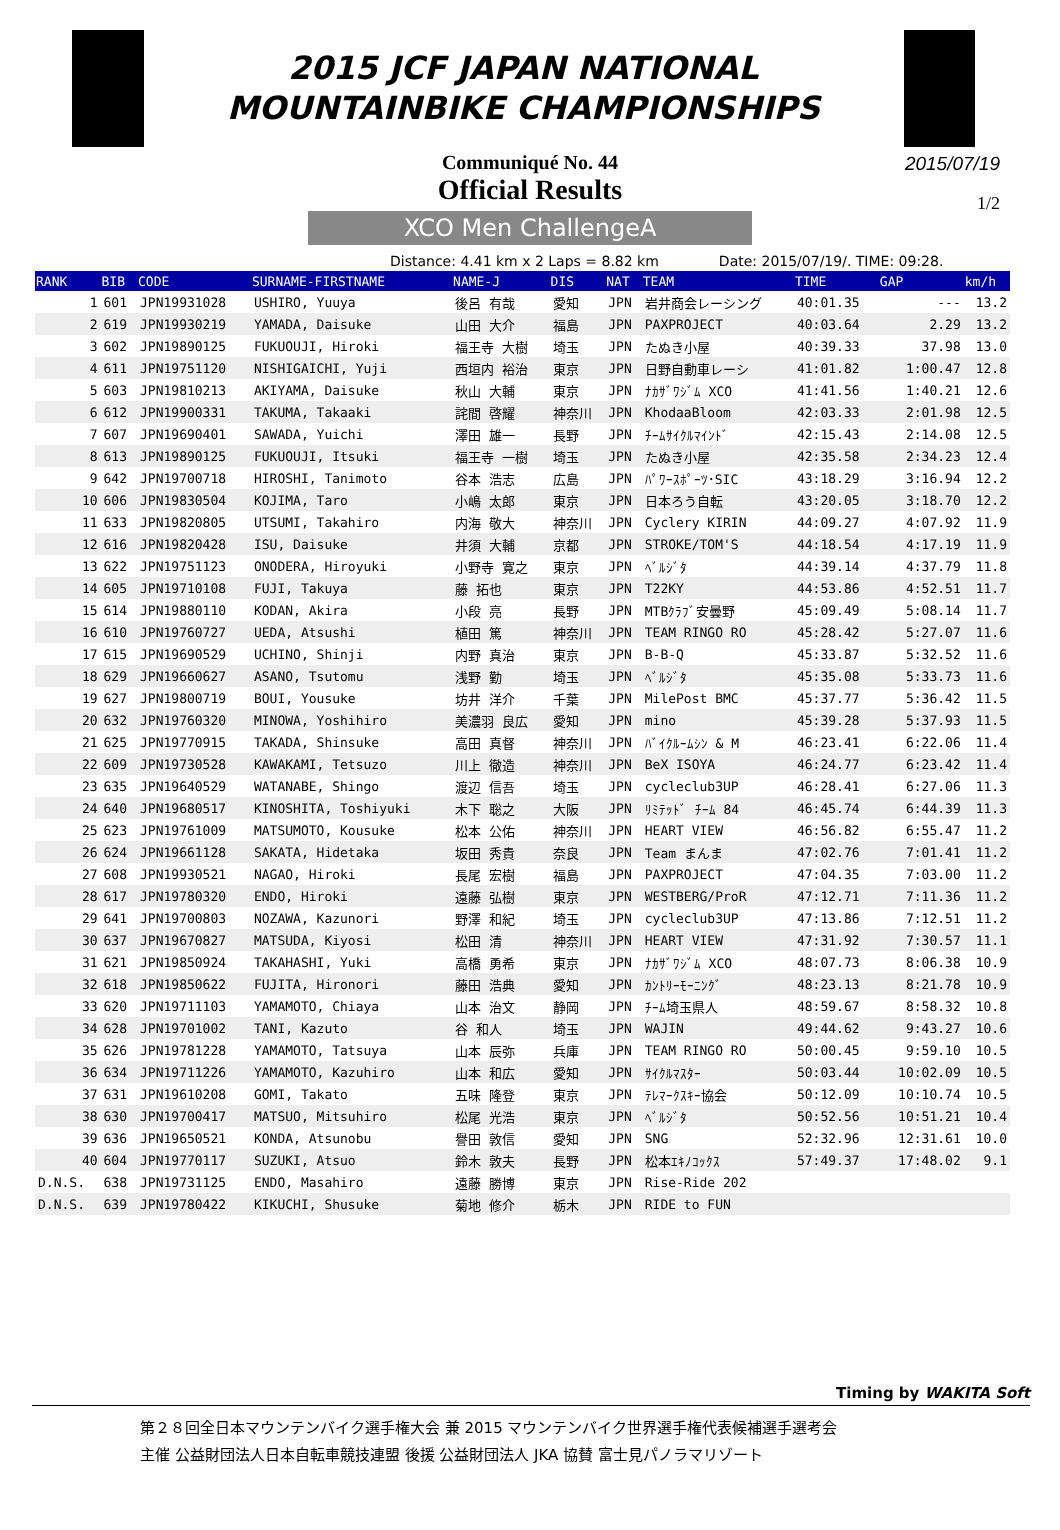2015 JCF JAPAN NATIONAL
MOUNTAINBIKE CHAMPIONSHIPS
Communiqué No. 44
Official Results
2015/07/19
1/2
XCO Men ChallengeA
Distance: 4.41 km x 2 Laps = 8.82 km Date: 2015/07/19/. TIME: 09:28.
| RANK | BIB | CODE | SURNAME-FIRSTNAME | NAME-J | DIS | NAT | TEAM | TIME | GAP | km/h |
| --- | --- | --- | --- | --- | --- | --- | --- | --- | --- | --- |
| 1 | 601 | JPN19931028 | USHIRO, Yuuya | 後呂 有哉 | 愛知 | JPN | 岩井商会レーシング | 40:01.35 | --- | 13.2 |
| 2 | 619 | JPN19930219 | YAMADA, Daisuke | 山田 大介 | 福島 | JPN | PAXPROJECT | 40:03.64 | 2.29 | 13.2 |
| 3 | 602 | JPN19890125 | FUKUOUJI, Hiroki | 福王寺 大樹 | 埼玉 | JPN | たぬき小屋 | 40:39.33 | 37.98 | 13.0 |
| 4 | 611 | JPN19751120 | NISHIGAICHI, Yuji | 西垣内 裕治 | 東京 | JPN | 日野自動車レーシ | 41:01.82 | 1:00.47 | 12.8 |
| 5 | 603 | JPN19810213 | AKIYAMA, Daisuke | 秋山 大輔 | 東京 | JPN | ﾅｶｻﾞﾜｼﾞﾑ XCO | 41:41.56 | 1:40.21 | 12.6 |
| 6 | 612 | JPN19900331 | TAKUMA, Takaaki | 詫間 啓耀 | 神奈川 | JPN | KhodaaBloom | 42:03.33 | 2:01.98 | 12.5 |
| 7 | 607 | JPN19690401 | SAWADA, Yuichi | 澤田 雄一 | 長野 | JPN | ﾁｰﾑｻｲｸﾙﾏｲﾝﾄﾞ | 42:15.43 | 2:14.08 | 12.5 |
| 8 | 613 | JPN19890125 | FUKUOUJI, Itsuki | 福王寺 一樹 | 埼玉 | JPN | たぬき小屋 | 42:35.58 | 2:34.23 | 12.4 |
| 9 | 642 | JPN19700718 | HIROSHI, Tanimoto | 谷本 浩志 | 広島 | JPN | ﾊﾟﾜｰｽﾎﾟｰﾂ･SIC | 43:18.29 | 3:16.94 | 12.2 |
| 10 | 606 | JPN19830504 | KOJIMA, Taro | 小嶋 太郎 | 東京 | JPN | 日本ろう自転 | 43:20.05 | 3:18.70 | 12.2 |
| 11 | 633 | JPN19820805 | UTSUMI, Takahiro | 内海 敬大 | 神奈川 | JPN | Cyclery KIRIN | 44:09.27 | 4:07.92 | 11.9 |
| 12 | 616 | JPN19820428 | ISU, Daisuke | 井須 大輔 | 京都 | JPN | STROKE/TOM'S | 44:18.54 | 4:17.19 | 11.9 |
| 13 | 622 | JPN19751123 | ONODERA, Hiroyuki | 小野寺 寛之 | 東京 | JPN | ﾍﾞﾙｼﾞﾀ | 44:39.14 | 4:37.79 | 11.8 |
| 14 | 605 | JPN19710108 | FUJI, Takuya | 藤 拓也 | 東京 | JPN | T22KY | 44:53.86 | 4:52.51 | 11.7 |
| 15 | 614 | JPN19880110 | KODAN, Akira | 小段 亮 | 長野 | JPN | MTBｸﾗﾌﾞ安曇野 | 45:09.49 | 5:08.14 | 11.7 |
| 16 | 610 | JPN19760727 | UEDA, Atsushi | 植田 篤 | 神奈川 | JPN | TEAM RINGO RO | 45:28.42 | 5:27.07 | 11.6 |
| 17 | 615 | JPN19690529 | UCHINO, Shinji | 内野 真治 | 東京 | JPN | B-B-Q | 45:33.87 | 5:32.52 | 11.6 |
| 18 | 629 | JPN19660627 | ASANO, Tsutomu | 浅野 勤 | 埼玉 | JPN | ﾍﾞﾙｼﾞﾀ | 45:35.08 | 5:33.73 | 11.6 |
| 19 | 627 | JPN19800719 | BOUI, Yousuke | 坊井 洋介 | 千葉 | JPN | MilePost BMC | 45:37.77 | 5:36.42 | 11.5 |
| 20 | 632 | JPN19760320 | MINOWA, Yoshihiro | 美濃羽 良広 | 愛知 | JPN | mino | 45:39.28 | 5:37.93 | 11.5 |
| 21 | 625 | JPN19770915 | TAKADA, Shinsuke | 高田 真督 | 神奈川 | JPN | ﾊﾞｲｸﾙｰﾑｼﾝ & M | 46:23.41 | 6:22.06 | 11.4 |
| 22 | 609 | JPN19730528 | KAWAKAMI, Tetsuzo | 川上 徹造 | 神奈川 | JPN | BeX ISOYA | 46:24.77 | 6:23.42 | 11.4 |
| 23 | 635 | JPN19640529 | WATANABE, Shingo | 渡辺 信吾 | 埼玉 | JPN | cycleclub3UP | 46:28.41 | 6:27.06 | 11.3 |
| 24 | 640 | JPN19680517 | KINOSHITA, Toshiyuki | 木下 聡之 | 大阪 | JPN | ﾘﾐﾃｯﾄﾞ ﾁｰﾑ 84 | 46:45.74 | 6:44.39 | 11.3 |
| 25 | 623 | JPN19761009 | MATSUMOTO, Kousuke | 松本 公佑 | 神奈川 | JPN | HEART VIEW | 46:56.82 | 6:55.47 | 11.2 |
| 26 | 624 | JPN19661128 | SAKATA, Hidetaka | 坂田 秀貴 | 奈良 | JPN | Team まんま | 47:02.76 | 7:01.41 | 11.2 |
| 27 | 608 | JPN19930521 | NAGAO, Hiroki | 長尾 宏樹 | 福島 | JPN | PAXPROJECT | 47:04.35 | 7:03.00 | 11.2 |
| 28 | 617 | JPN19780320 | ENDO, Hiroki | 遠藤 弘樹 | 東京 | JPN | WESTBERG/ProR | 47:12.71 | 7:11.36 | 11.2 |
| 29 | 641 | JPN19700803 | NOZAWA, Kazunori | 野澤 和紀 | 埼玉 | JPN | cycleclub3UP | 47:13.86 | 7:12.51 | 11.2 |
| 30 | 637 | JPN19670827 | MATSUDA, Kiyosi | 松田 清 | 神奈川 | JPN | HEART VIEW | 47:31.92 | 7:30.57 | 11.1 |
| 31 | 621 | JPN19850924 | TAKAHASHI, Yuki | 高橋 勇希 | 東京 | JPN | ﾅｶｻﾞﾜｼﾞﾑ XCO | 48:07.73 | 8:06.38 | 10.9 |
| 32 | 618 | JPN19850622 | FUJITA, Hironori | 藤田 浩典 | 愛知 | JPN | ｶﾝﾄﾘｰﾓｰﾆﾝｸﾞ | 48:23.13 | 8:21.78 | 10.9 |
| 33 | 620 | JPN19711103 | YAMAMOTO, Chiaya | 山本 治文 | 静岡 | JPN | ﾁｰﾑ埼玉県人 | 48:59.67 | 8:58.32 | 10.8 |
| 34 | 628 | JPN19701002 | TANI, Kazuto | 谷 和人 | 埼玉 | JPN | WAJIN | 49:44.62 | 9:43.27 | 10.6 |
| 35 | 626 | JPN19781228 | YAMAMOTO, Tatsuya | 山本 辰弥 | 兵庫 | JPN | TEAM RINGO RO | 50:00.45 | 9:59.10 | 10.5 |
| 36 | 634 | JPN19711226 | YAMAMOTO, Kazuhiro | 山本 和広 | 愛知 | JPN | ｻｲｸﾙﾏｽﾀｰ | 50:03.44 | 10:02.09 | 10.5 |
| 37 | 631 | JPN19610208 | GOMI, Takato | 五味 隆登 | 東京 | JPN | ﾃﾚﾏｰｸｽｷｰ協会 | 50:12.09 | 10:10.74 | 10.5 |
| 38 | 630 | JPN19700417 | MATSUO, Mitsuhiro | 松尾 光浩 | 東京 | JPN | ﾍﾞﾙｼﾞﾀ | 50:52.56 | 10:51.21 | 10.4 |
| 39 | 636 | JPN19650521 | KONDA, Atsunobu | 譽田 敦信 | 愛知 | JPN | SNG | 52:32.96 | 12:31.61 | 10.0 |
| 40 | 604 | JPN19770117 | SUZUKI, Atsuo | 鈴木 敦夫 | 長野 | JPN | 松本ｴｷﾉｺｯｸｽ | 57:49.37 | 17:48.02 | 9.1 |
| D.N.S. | 638 | JPN19731125 | ENDO, Masahiro | 遠藤 勝博 | 東京 | JPN | Rise-Ride 202 | | | |
| D.N.S. | 639 | JPN19780422 | KIKUCHI, Shusuke | 菊地 修介 | 栃木 | JPN | RIDE to FUN | | | |
Timing by WAKITA Soft
第２８回全日本マウンテンバイク選手権大会 兼 2015 マウンテンバイク世界選手権代表候補選手選考会
主催 公益財団法人日本自転車競技連盟 後援 公益財団法人 JKA 協賛 富士見パノラマリゾート